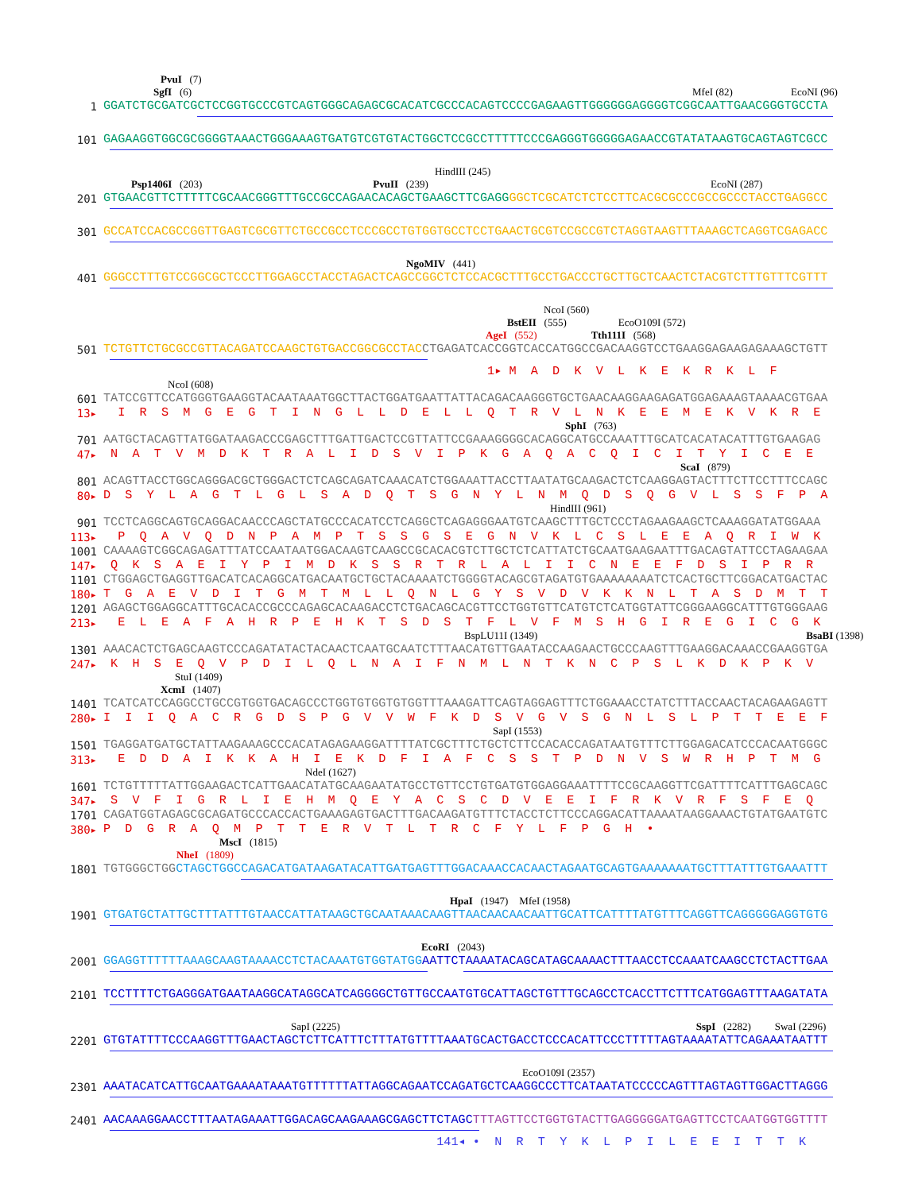PvuI (7)
SgfI (6) MfeI (82) EcoNI (96)
1 GGATCTGCGATCGCTCCGGTGCCCGTCAGTGGGCAGAGCGCACATCGCCCACAGTCCCCGAGAAGTTGGGGGGAGGGGTCGGCAATTGAACGGGTGCCTA
101 GAGAAGGTGGCGCGGGGTAAACTGGGAAAGTGATGTCGTGTACTGGCTCCGCCTTTTTCCCGAGGGTGGGGGAGAACCGTATATAAGTGCAGTAGTCGCC
HindIII (245)
Psp1406I (203) PvuII (239) EcoNI (287)
201 GTGAACGTTCTTTTTCGCAACGGGTTTGCCGCCAGAACACAGCTGAAGCTTCGAGG GGCTCGCATCTCTCCTTCACGCGCCCGCCGCCCTACCTGAGGCC
301 GCCATCCACGCCGGTTGAGTCGCGTTCTGCCGCCTCCCGCCTGTGGTGCCTCCTGAACTGCGTCCGCCGTCTAGGTAAGTTTAAAGCTCAGGTCGAGACC
NgoMIV (441)
401 GGGCCTTTGTCCGGCGCTCCCTTGGAGCCTACCTAGACTCAGCCGGCTCTCCACGCTTTGCCTGACCCTGCTTGCTCAACTCTACGTCTTTGTTTCGTTT
NcoI (560)
BstEII (555) EcoO109I (572)
AgeI (552) Tth111I (568)
501 TCTGTTCTGCGCCGTTACAGATCCAAGCTGTGACCGGCGCCTAC CTGAGATCACCGGTCACCATGGCCGACAAGGTCCTGAAGGAGAAGAGAAAGCTGTT
1▸ M A D K V L K E K R K L F
NcoI (608)
601 TATCCGTTCCATGGGTGAAGGTACAATAAATGGCTTACTGGATGAATTATTACAGACAAGGGTGCTGAACAAGGAAGAGATGGAGAAAGTAAAACGTGAA
13▸ I R S M G E G T I N G L L D E L L Q T R V L N K E E M E K V K R E
SphI (763)
701 AATGCTACAGTTATGGATAAGACCCGAGCTTTGATTGACTCCGTTATTCCGAAAGGGGCACAGGCATGCCAAATTTGCATCACATACATTTGTGAAGAG
47▸ N A T V M D K T R A L I D S V I P K G A Q A C Q I C I T Y I C E E
ScaI (879)
801 ACAGTTACCTGGCAGGGACGCTGGGACTCTCAGCAGATCAAACATCTGGAAATTACCTTAATATGCAAGACTCTCAAGGAGTACTTTCTTCCTTTCCAGC
80▸ D S Y L A G T L G L S A D Q T S G N Y L N M Q D S Q G V L S S F P A
HindIII (961)
901 TCCTCAGGCAGTGCAGGACAACCCAGCTATGCCCACATCCTCAGGCTCAGAGGGAATGTCAAGCTTTGCTCCCTAGAAGAAGCTCAAAGGATATGGAAA
113▸ P Q A V Q D N P A M P T S S G S E G N V K L C S L E E A Q R I W K
1001 CAAAAGTCGGCAGAGATTTATCCAATAATGGACAAGTCAAGCCGCACACGTCTTGCTCTCATTATCTGCAATGAAGAATTTGACAGTATTCCTAGAAGAA
147▸ Q K S A E I Y P I M D K S S R T R L A L I I C N E E F D S I P R R
1101 CTGGAGCTGAGGTTGACATCACAGGCATGACAATGCTGCTACAAAATCTGGGGTACAGCGTAGATGTGAAAAAAAATCTCACTGCTTCGGACATGACTAC
180▸ T G A E V D I T G M T M L L Q N L G Y S V D V K K N L T A S D M T T
1201 AGAGCTGGAGGCATTTGCACACCGCCCAGAGCACAAGACCTCTGACAGCACGTTCCTGGTGTTCATGTCTCATGGTATTCGGGAAGGCATTTGTGGGAAG
213▸ E L E A F A H R P E H K T S D S T F L V F M S H G I R E G I C G K
BspLU11I (1349) BsaBI (1398)
1301 AAACACTCTGAGCAAGTCCCAGATATACTACAACTCAATGCAATCTTTAACATGTTGAATACCAAGAACTGCCCAAGTTTGAAGGACAAACCGAAGGTGA
247▸ K H S E Q V P D I L Q L N A I F N M L N T K N C P S L K D K P K V
StuI (1409)
XcmI (1407)
1401 TCATCATCCAGGCCTGCCGTGGTGACAGCCCTGGTGTGGTGTGGTTTAAAGATTCAGTAGGAGTTTCTGGAAACCTATCTTTACCAACTACAGAAGAGTT
280▸ I I I Q A C R G D S P G V V W F K D S V G V S G N L S L P T T E E F
SapI (1553)
1501 TGAGGATGATGCTATTAAGAAAGCCCACATAGAGAAGGATTTTATCGCTTTCTGCTCTTCCACACCAGATAATGTTTCTTGGAGACATCCCACAATGGGC
313▸ E D D A I K K A H I E K D F I A F C S S T P D N V S W R H P T M G
NdeI (1627)
1601 TCTGTTTTTATTGGAAGACTCATTGAACATATGCAAGAATATGCCTGTTCCTGTGATGTGGAGGAAATTTTCCGCAAGGTTCGATTTTCATTTGAGCAGC
347▸ S V F I G R L I E H M Q E Y A C S C D V E E I F R K V R F S F E Q
1701 CAGATGGTAGAGCGCAGATGCCCACCACTGAAAGAGTGACTTTGACAAGATGTTTCTACCTCTTCCCAGGACATTAAAATAAGGAAACTGTATGAATGTC
380▸ P D G R A Q M P T T E R V T L T R C F Y L F P G H •
MscI (1815)
NheI (1809)
1801 TGTGGGCTGG CTAGCTGGCCAGACATGATAAGATACATTGATGAGTTTGGACAAACCACAACTAGAATGCAGTGAAAAAAATGCTTTATTTGTGAAATTT
HpaI (1947) MfeI (1958)
1901 GTGATGCTATTGCTTTATTTGTAACCATTATAAGCTGCAATAAACAAGTTAACAACAACAATTGCATTCATTTTATGTTTCAGGTTCAGGGGGAGGTGTG
EcoRI (2043)
2001 GGAGGTTTTTTAAAGCAAGTAAAACCTCTACAAATGTGGTATGG AATTCTAAAATACAGCATAGCAAAACTTTAACCTCCAAATCAAGCCTCTACTTGAA
2101 TCCTTTTCTGAGGGATGAATAAGGCATAGGCATCAGGGGCTGTTGCCAATGTGCATTAGCTGTTTGCAGCCTCACCTTCTTTCATGGAGTTTAAGATATA
SapI (2225) SspI (2282) SwaI (2296)
2201 GTGTATTTTCCCAAGGTTTGAACTAGCTCTTCATTTCTTTATGTTTTAAATGCACTGACCTCCCACATTCCCTTTTTAGTAAAATATTCAGAAATAATTT
EcoO109I (2357)
2301 AAATACATCATTGCAATGAAAATAAATGTTTTTTATTAGGCAGAATCCAGATGCTCAAGGCCCTTCATAATATCCCCCAGTTTAGTAGTTGGACTTAGGG
2401 AACAAAGGAACCTTTAATAGAAATTGGACAGCAAGAAAGCGAGCTTCTAGC TTTAGTTCCTGGTGTACTTGAGGGGGATGAGTTCCTCAATGGTGGTTTT
141◂ • N R T Y K L P I L E E I T T K